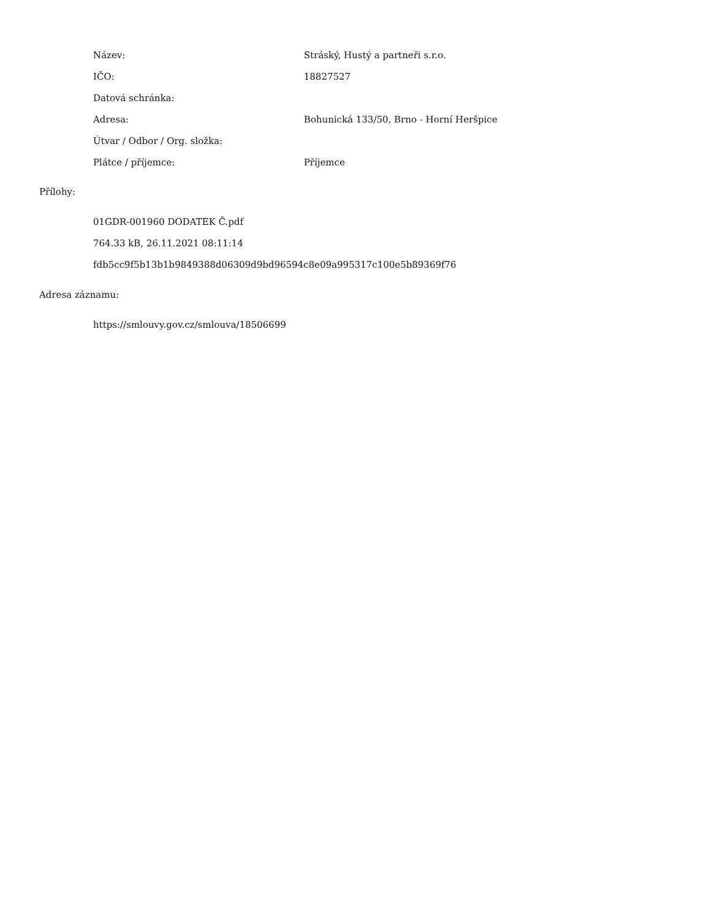| Název: | Stráský, Hustý a partneři s.r.o. |
| IČO: | 18827527 |
| Datová schránka: | |
| Adresa: | Bohunická 133/50, Brno - Horní Heršpice |
| Útvar / Odbor / Org. složka: | |
| Plátce / příjemce: | Příjemce |
Přílohy:
01GDR-001960 DODATEK Č.pdf
764.33 kB, 26.11.2021 08:11:14
fdb5cc9f5b13b1b9849388d06309d9bd96594c8e09a995317c100e5b89369f76
Adresa záznamu:
https://smlouvy.gov.cz/smlouva/18506699